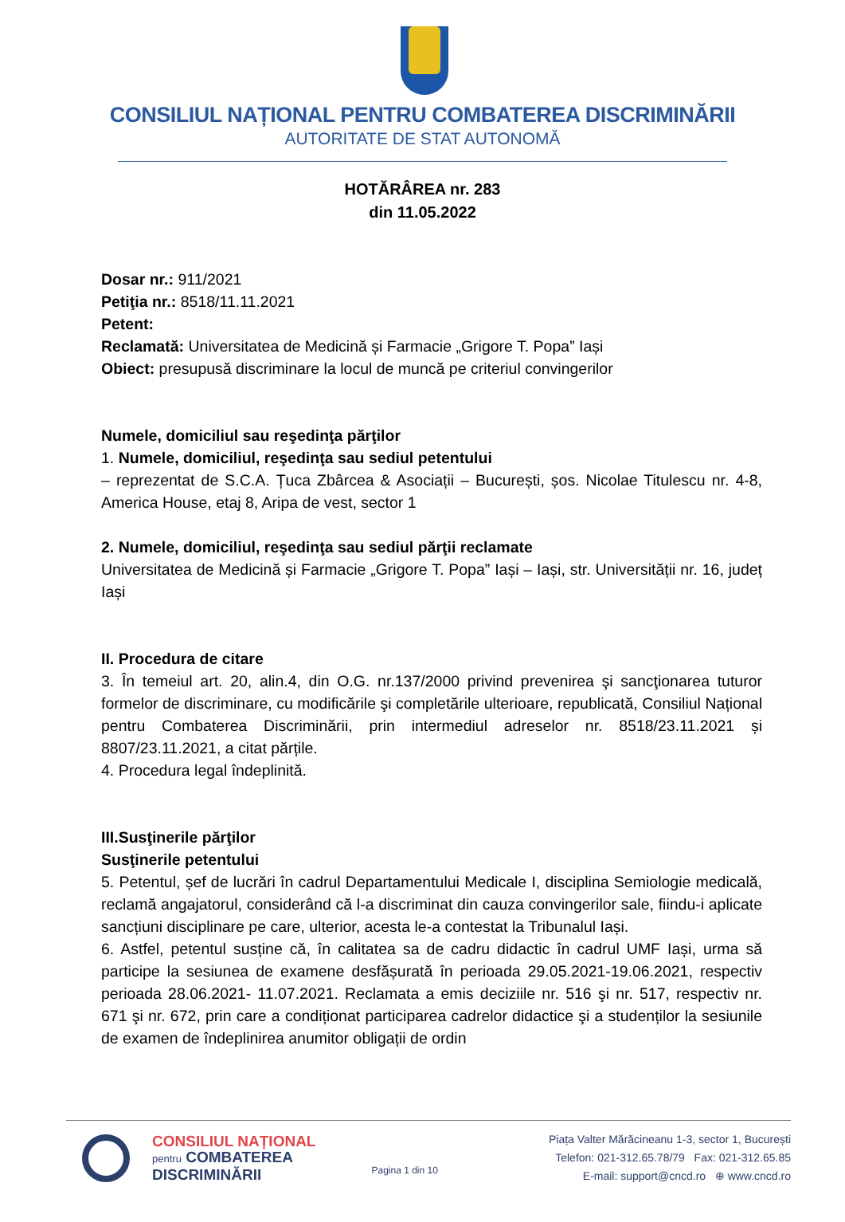CONSILIUL NAȚIONAL PENTRU COMBATEREA DISCRIMINĂRII
AUTORITATE DE STAT AUTONOMĂ
HOTĂRÂREA nr. 283
din 11.05.2022
Dosar nr.: 911/2021
Petiţia nr.: 8518/11.11.2021
Petent:
Reclamată: Universitatea de Medicină și Farmacie „Grigore T. Popa” Iași
Obiect: presupusă discriminare la locul de muncă pe criteriul convingerilor
Numele, domiciliul sau reşedinţa părţilor
1. Numele, domiciliul, reşedinţa sau sediul petentului
– reprezentat de S.C.A. Țuca Zbârcea & Asociații – București, șos. Nicolae Titulescu nr. 4-8, America House, etaj 8, Aripa de vest, sector 1
2. Numele, domiciliul, reşedinţa sau sediul părţii reclamate
Universitatea de Medicină și Farmacie „Grigore T. Popa” Iași – Iași, str. Universității nr. 16, județ Iași
II. Procedura de citare
3. În temeiul art. 20, alin.4, din O.G. nr.137/2000 privind prevenirea şi sancţionarea tuturor formelor de discriminare, cu modificările şi completările ulterioare, republicată, Consiliul Național pentru Combaterea Discriminării, prin intermediul adreselor nr. 8518/23.11.2021 și 8807/23.11.2021, a citat părțile.
4. Procedura legal îndeplinită.
III.Susţinerile părţilor
Susţinerile petentului
5. Petentul, șef de lucrări în cadrul Departamentului Medicale I, disciplina Semiologie medicală, reclamă angajatorul, considerând că l-a discriminat din cauza convingerilor sale, fiindu-i aplicate sancțiuni disciplinare pe care, ulterior, acesta le-a contestat la Tribunalul Iași.
6. Astfel, petentul susține că, în calitatea sa de cadru didactic în cadrul UMF Iași, urma să participe la sesiunea de examene desfășurată în perioada 29.05.2021-19.06.2021, respectiv perioada 28.06.2021- 11.07.2021. Reclamata a emis deciziile nr. 516 şi nr. 517, respectiv nr. 671 şi nr. 672, prin care a condiționat participarea cadrelor didactice şi a studenților la sesiunile de examen de îndeplinirea anumitor obligații de ordin
CONSILIUL NAȚIONAL
pentru COMBATEREA
DISCRIMINĂRII
Pagina 1 din 10
Piața Valter Mărăcineanu 1-3, sector 1, București
Telefon: 021-312.65.78/79 Fax: 021-312.65.85
E-mail: support@cncd.ro ⊕ www.cncd.ro